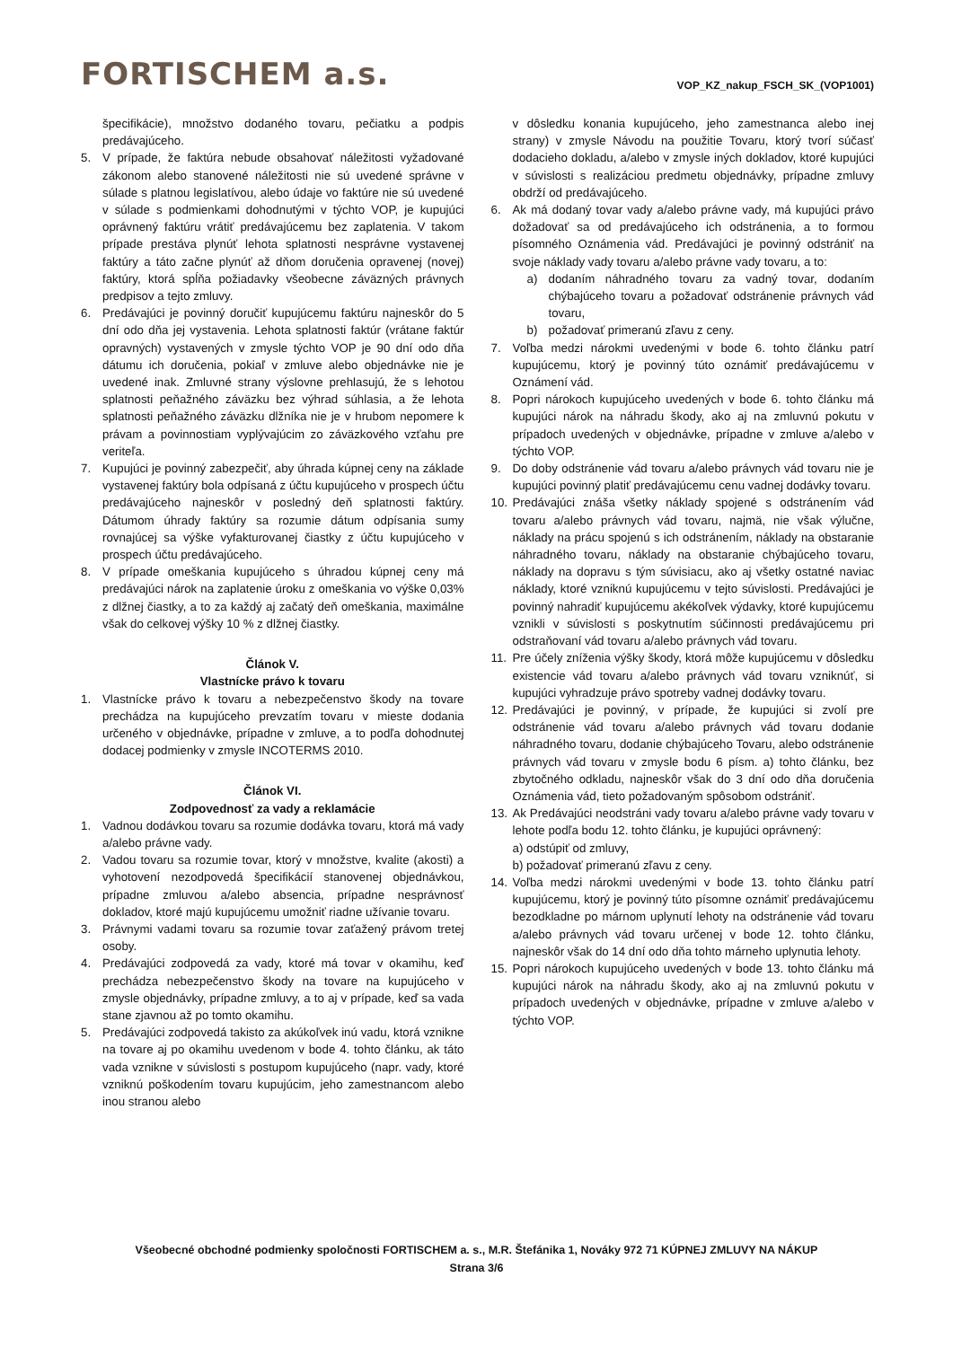FORTISCHEM a.s.
VOP_KZ_nakup_FSCH_SK_(VOP1001)
špecifikácie), množstvo dodaného tovaru, pečiatku a podpis predávajúceho.
5. V prípade, že faktúra nebude obsahovať náležitosti vyžadované zákonom alebo stanovené náležitosti nie sú uvedené správne v súlade s platnou legislatívou, alebo údaje vo faktúre nie sú uvedené v súlade s podmienkami dohodnutými v týchto VOP, je kupujúci oprávnený faktúru vrátiť predávajúcemu bez zaplatenia. V takom prípade prestáva plynúť lehota splatnosti nesprávne vystavenej faktúry a táto začne plynúť až dňom doručenia opravenej (novej) faktúry, ktorá spĺňa požiadavky všeobecne záväzných právnych predpisov a tejto zmluvy.
6. Predávajúci je povinný doručiť kupujúcemu faktúru najneskôr do 5 dní odo dňa jej vystavenia. Lehota splatnosti faktúr (vrátane faktúr opravných) vystavených v zmysle týchto VOP je 90 dní odo dňa dátumu ich doručenia, pokiaľ v zmluve alebo objednávke nie je uvedené inak. Zmluvné strany výslovne prehlasujú, že s lehotou splatnosti peňažného záväzku bez výhrad súhlasia, a že lehota splatnosti peňažného záväzku dlžníka nie je v hrubom nepomere k právam a povinnostiam vyplývajúcim zo záväzkového vzťahu pre veriteľa.
7. Kupujúci je povinný zabezpečiť, aby úhrada kúpnej ceny na základe vystavenej faktúry bola odpísaná z účtu kupujúceho v prospech účtu predávajúceho najneskôr v posledný deň splatnosti faktúry. Dátumom úhrady faktúry sa rozumie dátum odpísania sumy rovnajúcej sa výške vyfakturovanej čiastky z účtu kupujúceho v prospech účtu predávajúceho.
8. V prípade omeškania kupujúceho s úhradou kúpnej ceny má predávajúci nárok na zaplatenie úroku z omeškania vo výške 0,03% z dlžnej čiastky, a to za každý aj začatý deň omeškania, maximálne však do celkovej výšky 10 % z dlžnej čiastky.
Článok V.
Vlastnícke právo k tovaru
1. Vlastnícke právo k tovaru a nebezpečenstvo škody na tovare prechádza na kupujúceho prevzatím tovaru v mieste dodania určeného v objednávke, prípadne v zmluve, a to podľa dohodnutej dodacej podmienky v zmysle INCOTERMS 2010.
Článok VI.
Zodpovednosť za vady a reklamácie
1. Vadnou dodávkou tovaru sa rozumie dodávka tovaru, ktorá má vady a/alebo právne vady.
2. Vadou tovaru sa rozumie tovar, ktorý v množstve, kvalite (akosti) a vyhotovení nezodpovedá špecifikácií stanovenej objednávkou, prípadne zmluvou a/alebo absencia, prípadne nesprávnosť dokladov, ktoré majú kupujúcemu umožniť riadne užívanie tovaru.
3. Právnymi vadami tovaru sa rozumie tovar zaťažený právom tretej osoby.
4. Predávajúci zodpovedá za vady, ktoré má tovar v okamihu, keď prechádza nebezpečenstvo škody na tovare na kupujúceho v zmysle objednávky, prípadne zmluvy, a to aj v prípade, keď sa vada stane zjavnou až po tomto okamihu.
5. Predávajúci zodpovedá takisto za akúkoľvek inú vadu, ktorá vznikne na tovare aj po okamihu uvedenom v bode 4. tohto článku, ak táto vada vznikne v súvislosti s postupom kupujúceho (napr. vady, ktoré vzniknú poškodením tovaru kupujúcim, jeho zamestnancom alebo inou stranou alebo
v dôsledku konania kupujúceho, jeho zamestnanca alebo inej strany) v zmysle Návodu na použitie Tovaru, ktorý tvorí súčasť dodacieho dokladu, a/alebo v zmysle iných dokladov, ktoré kupujúci v súvislosti s realizáciou predmetu objednávky, prípadne zmluvy obdrží od predávajúceho.
6. Ak má dodaný tovar vady a/alebo právne vady, má kupujúci právo dožadovať sa od predávajúceho ich odstránenia, a to formou písomného Oznámenia vád. Predávajúci je povinný odstrániť na svoje náklady vady tovaru a/alebo právne vady tovaru, a to:
a) dodaním náhradného tovaru za vadný tovar, dodaním chýbajúceho tovaru a požadovať odstránenie právnych vád tovaru,
b) požadovať primeranú zľavu z ceny.
7. Voľba medzi nárokmi uvedenými v bode 6. tohto článku patrí kupujúcemu, ktorý je povinný túto oznámiť predávajúcemu v Oznámení vád.
8. Popri nárokoch kupujúceho uvedených v bode 6. tohto článku má kupujúci nárok na náhradu škody, ako aj na zmluvnú pokutu v prípadoch uvedených v objednávke, prípadne v zmluve a/alebo v týchto VOP.
9. Do doby odstránenie vád tovaru a/alebo právnych vád tovaru nie je kupujúci povinný platiť predávajúcemu cenu vadnej dodávky tovaru.
10. Predávajúci znáša všetky náklady spojené s odstránením vád tovaru a/alebo právnych vád tovaru, najmä, nie však výlučne, náklady na prácu spojenú s ich odstránením, náklady na obstaranie náhradného tovaru, náklady na obstaranie chýbajúceho tovaru, náklady na dopravu s tým súvisiacu, ako aj všetky ostatné naviac náklady, ktoré vzniknú kupujúcemu v tejto súvislosti. Predávajúci je povinný nahradiť kupujúcemu akékoľvek výdavky, ktoré kupujúcemu vznikli v súvislosti s poskytnutím súčinnosti predávajúcemu pri odstraňovaní vád tovaru a/alebo právnych vád tovaru.
11. Pre účely zníženia výšky škody, ktorá môže kupujúcemu v dôsledku existencie vád tovaru a/alebo právnych vád tovaru vzniknúť, si kupujúci vyhradzuje právo spotreby vadnej dodávky tovaru.
12. Predávajúci je povinný, v prípade, že kupujúci si zvolí pre odstránenie vád tovaru a/alebo právnych vád tovaru dodanie náhradného tovaru, dodanie chýbajúceho Tovaru, alebo odstránenie právnych vád tovaru v zmysle bodu 6 písm. a) tohto článku, bez zbytočného odkladu, najneskôr však do 3 dní odo dňa doručenia Oznámenia vád, tieto požadovaným spôsobom odstrániť.
13. Ak Predávajúci neodstráni vady tovaru a/alebo právne vady tovaru v lehote podľa bodu 12. tohto článku, je kupujúci oprávnený:
a) odstúpiť od zmluvy,
b) požadovať primeranú zľavu z ceny.
14. Voľba medzi nárokmi uvedenými v bode 13. tohto článku patrí kupujúcemu, ktorý je povinný túto písomne oznámiť predávajúcemu bezodkladne po márnom uplynutí lehoty na odstránenie vád tovaru a/alebo právnych vád tovaru určenej v bode 12. tohto článku, najneskôr však do 14 dní odo dňa tohto márneho uplynutia lehoty.
15. Popri nárokoch kupujúceho uvedených v bode 13. tohto článku má kupujúci nárok na náhradu škody, ako aj na zmluvnú pokutu v prípadoch uvedených v objednávke, prípadne v zmluve a/alebo v týchto VOP.
Všeobecné obchodné podmienky spoločnosti FORTISCHEM a. s., M.R. Štefánika 1, Nováky 972 71 KÚPNEJ ZMLUVY NA NÁKUP
Strana 3/6